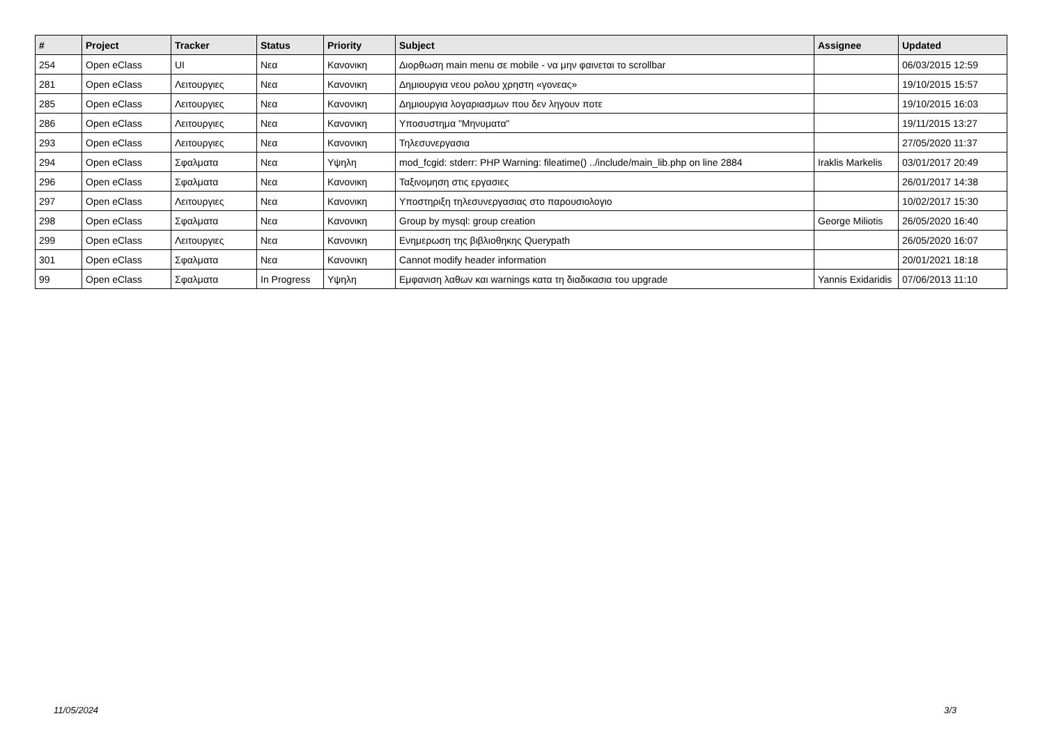| # | Project | Tracker | Status | Priority | Subject | Assignee | Updated |
| --- | --- | --- | --- | --- | --- | --- | --- |
| 254 | Open eClass | UI | Νεα | Κανονικη | Διορθωση main menu σε mobile - να μην φαινεται το scrollbar | | 06/03/2015 12:59 |
| 281 | Open eClass | Λειτουργιες | Νεα | Κανονικη | Δημιουργια νεου ρολου χρηστη «γονεας» | | 19/10/2015 15:57 |
| 285 | Open eClass | Λειτουργιες | Νεα | Κανονικη | Δημιουργια λογαριασμων που δεν ληγουν ποτε | | 19/10/2015 16:03 |
| 286 | Open eClass | Λειτουργιες | Νεα | Κανονικη | Υποσυστημα "Μηνυματα" | | 19/11/2015 13:27 |
| 293 | Open eClass | Λειτουργιες | Νεα | Κανονικη | Τηλεσυνεργασια | | 27/05/2020 11:37 |
| 294 | Open eClass | Σφαλματα | Νεα | Υψηλη | mod_fcgid: stderr: PHP Warning: fileatime() ../include/main_lib.php on line 2884 | Iraklis Markelis | 03/01/2017 20:49 |
| 296 | Open eClass | Σφαλματα | Νεα | Κανονικη | Ταξινομηση στις εργασιες | | 26/01/2017 14:38 |
| 297 | Open eClass | Λειτουργιες | Νεα | Κανονικη | Υποστηριξη τηλεσυνεργασιας στο παρουσιολογιο | | 10/02/2017 15:30 |
| 298 | Open eClass | Σφαλματα | Νεα | Κανονικη | Group by mysql: group creation | George Miliotis | 26/05/2020 16:40 |
| 299 | Open eClass | Λειτουργιες | Νεα | Κανονικη | Ενημερωση της βιβλιοθηκης Querypath | | 26/05/2020 16:07 |
| 301 | Open eClass | Σφαλματα | Νεα | Κανονικη | Cannot modify header information | | 20/01/2021 18:18 |
| 99 | Open eClass | Σφαλματα | In Progress | Υψηλη | Εμφανιση λαθων και warnings κατα τη διαδικασια του upgrade | Yannis Exidaridis | 07/06/2013 11:10 |
11/05/2024 3/3